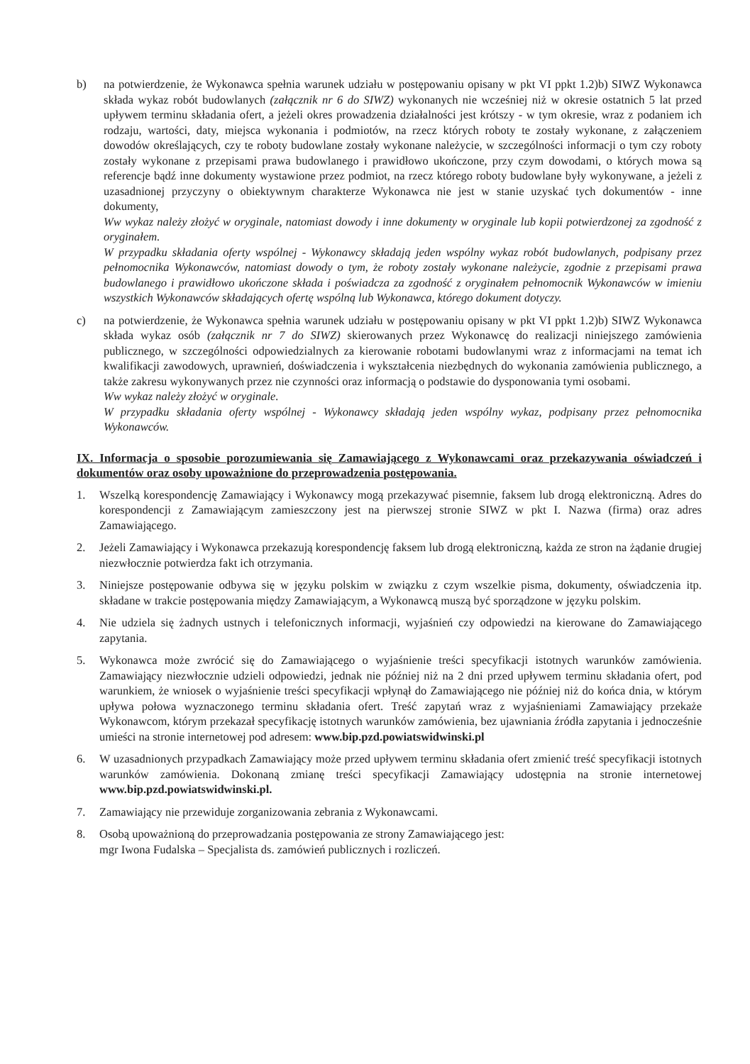b) na potwierdzenie, że Wykonawca spełnia warunek udziału w postępowaniu opisany w pkt VI ppkt 1.2)b) SIWZ Wykonawca składa wykaz robót budowlanych (załącznik nr 6 do SIWZ) wykonanych nie wcześniej niż w okresie ostatnich 5 lat przed upływem terminu składania ofert, a jeżeli okres prowadzenia działalności jest krótszy - w tym okresie, wraz z podaniem ich rodzaju, wartości, daty, miejsca wykonania i podmiotów, na rzecz których roboty te zostały wykonane, z załączeniem dowodów określających, czy te roboty budowlane zostały wykonane należycie, w szczególności informacji o tym czy roboty zostały wykonane z przepisami prawa budowlanego i prawidłowo ukończone, przy czym dowodami, o których mowa są referencje bądź inne dokumenty wystawione przez podmiot, na rzecz którego roboty budowlane były wykonywane, a jeżeli z uzasadnionej przyczyny o obiektywnym charakterze Wykonawca nie jest w stanie uzyskać tych dokumentów - inne dokumenty,
Ww wykaz należy złożyć w oryginale, natomiast dowody i inne dokumenty w oryginale lub kopii potwierdzonej za zgodność z oryginałem.
W przypadku składania oferty wspólnej - Wykonawcy składają jeden wspólny wykaz robót budowlanych, podpisany przez pełnomocnika Wykonawców, natomiast dowody o tym, że roboty zostały wykonane należycie, zgodnie z przepisami prawa budowlanego i prawidłowo ukończone składa i poświadcza za zgodność z oryginałem pełnomocnik Wykonawców w imieniu wszystkich Wykonawców składających ofertę wspólną lub Wykonawca, którego dokument dotyczy.
c) na potwierdzenie, że Wykonawca spełnia warunek udziału w postępowaniu opisany w pkt VI ppkt 1.2)b) SIWZ Wykonawca składa wykaz osób (załącznik nr 7 do SIWZ) skierowanych przez Wykonawcę do realizacji niniejszego zamówienia publicznego, w szczególności odpowiedzialnych za kierowanie robotami budowlanymi wraz z informacjami na temat ich kwalifikacji zawodowych, uprawnień, doświadczenia i wykształcenia niezbędnych do wykonania zamówienia publicznego, a także zakresu wykonywanych przez nie czynności oraz informacją o podstawie do dysponowania tymi osobami.
Ww wykaz należy złożyć w oryginale.
W przypadku składania oferty wspólnej - Wykonawcy składają jeden wspólny wykaz, podpisany przez pełnomocnika Wykonawców.
IX. Informacja o sposobie porozumiewania się Zamawiającego z Wykonawcami oraz przekazywania oświadczeń i dokumentów oraz osoby upoważnione do przeprowadzenia postępowania.
1. Wszelką korespondencję Zamawiający i Wykonawcy mogą przekazywać pisemnie, faksem lub drogą elektroniczną. Adres do korespondencji z Zamawiającym zamieszczony jest na pierwszej stronie SIWZ w pkt I. Nazwa (firma) oraz adres Zamawiającego.
2. Jeżeli Zamawiający i Wykonawca przekazują korespondencję faksem lub drogą elektroniczną, każda ze stron na żądanie drugiej niezwłocznie potwierdza fakt ich otrzymania.
3. Niniejsze postępowanie odbywa się w języku polskim w związku z czym wszelkie pisma, dokumenty, oświadczenia itp. składane w trakcie postępowania między Zamawiającym, a Wykonawcą muszą być sporządzone w języku polskim.
4. Nie udziela się żadnych ustnych i telefonicznych informacji, wyjaśnień czy odpowiedzi na kierowane do Zamawiającego zapytania.
5. Wykonawca może zwrócić się do Zamawiającego o wyjaśnienie treści specyfikacji istotnych warunków zamówienia. Zamawiający niezwłocznie udzieli odpowiedzi, jednak nie później niż na 2 dni przed upływem terminu składania ofert, pod warunkiem, że wniosek o wyjaśnienie treści specyfikacji wpłynął do Zamawiającego nie później niż do końca dnia, w którym upływa połowa wyznaczonego terminu składania ofert. Treść zapytań wraz z wyjaśnieniami Zamawiający przekaże Wykonawcom, którym przekazał specyfikację istotnych warunków zamówienia, bez ujawniania źródła zapytania i jednocześnie umieści na stronie internetowej pod adresem: www.bip.pzd.powiatswidwinski.pl
6. W uzasadnionych przypadkach Zamawiający może przed upływem terminu składania ofert zmienić treść specyfikacji istotnych warunków zamówienia. Dokonaną zmianę treści specyfikacji Zamawiający udostępnia na stronie internetowej www.bip.pzd.powiatswidwinski.pl.
7. Zamawiający nie przewiduje zorganizowania zebrania z Wykonawcami.
8. Osobą upoważnioną do przeprowadzania postępowania ze strony Zamawiającego jest:
mgr Iwona Fudalska – Specjalista ds. zamówień publicznych i rozliczeń.